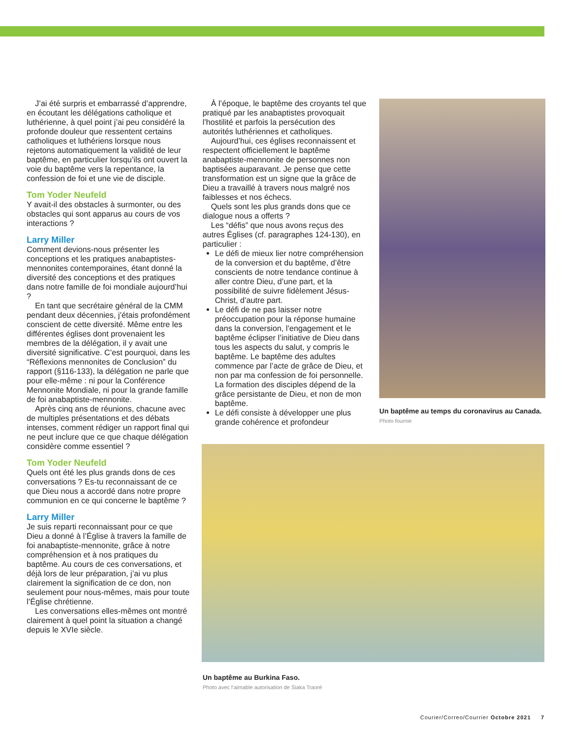J’ai été surpris et embarrassé d’apprendre, en écoutant les délégations catholique et luthérienne, à quel point j’ai peu considéré la profonde douleur que ressentent certains catholiques et luthériens lorsque nous rejetons automatiquement la validité de leur baptême, en particulier lorsqu’ils ont ouvert la voie du baptême vers la repentance, la confession de foi et une vie de disciple.
Tom Yoder Neufeld
Y avait-il des obstacles à surmonter, ou des obstacles qui sont apparus au cours de vos interactions ?
Larry Miller
Comment devions-nous présenter les conceptions et les pratiques anabaptistes-mennonites contemporaines, étant donné la diversité des conceptions et des pratiques dans notre famille de foi mondiale aujourd’hui ?
En tant que secrétaire général de la CMM pendant deux décennies, j’étais profondément conscient de cette diversité. Même entre les différentes églises dont provenaient les membres de la délégation, il y avait une diversité significative. C’est pourquoi, dans les “Réflexions mennonites de Conclusion” du rapport (§116-133), la délégation ne parle que pour elle-même : ni pour la Conférence Mennonite Mondiale, ni pour la grande famille de foi anabaptiste-mennonite.
Après cinq ans de réunions, chacune avec de multiples présentations et des débats intenses, comment rédiger un rapport final qui ne peut inclure que ce que chaque délégation considère comme essentiel ?
Tom Yoder Neufeld
Quels ont été les plus grands dons de ces conversations ? Es-tu reconnaissant de ce que Dieu nous a accordé dans notre propre communion en ce qui concerne le baptême ?
Larry Miller
Je suis reparti reconnaissant pour ce que Dieu a donné à l’Église à travers la famille de foi anabaptiste-mennonite, grâce à notre compréhension et à nos pratiques du baptême. Au cours de ces conversations, et déjà lors de leur préparation, j’ai vu plus clairement la signification de ce don, non seulement pour nous-mêmes, mais pour toute l’Église chrétienne.
Les conversations elles-mêmes ont montré clairement à quel point la situation a changé depuis le XVIe siècle.
À l’époque, le baptême des croyants tel que pratiqué par les anabaptistes provoquait l’hostilité et parfois la persécution des autorités luthériennes et catholiques.
Aujourd’hui, ces églises reconnaissent et respectent officiellement le baptême anabaptiste-mennonite de personnes non baptisées auparavant. Je pense que cette transformation est un signe que la grâce de Dieu a travaillé à travers nous malgré nos faiblesses et nos échecs.
Quels sont les plus grands dons que ce dialogue nous a offerts ?
Les “défis” que nous avons reçus des autres Églises (cf. paragraphes 124-130), en particulier :
Le défi de mieux lier notre compréhension de la conversion et du baptême, d’être conscients de notre tendance continue à aller contre Dieu, d’une part, et la possibilité de suivre fidèlement Jésus-Christ, d’autre part.
Le défi de ne pas laisser notre préoccupation pour la réponse humaine dans la conversion, l’engagement et le baptême éclipser l’initiative de Dieu dans tous les aspects du salut, y compris le baptême. Le baptême des adultes commence par l’acte de grâce de Dieu, et non par ma confession de foi personnelle. La formation des disciples dépend de la grâce persistante de Dieu, et non de mon baptême.
Le défi consiste à développer une plus grande cohérence et profondeur
Un baptême au temps du coronavirus au Canada.
Photo fournie
Un baptême au Burkina Faso.
Photo avec l’aimable autorisation de Siaka Traoré
Courier/Correo/Courrier Octobre 2021 7